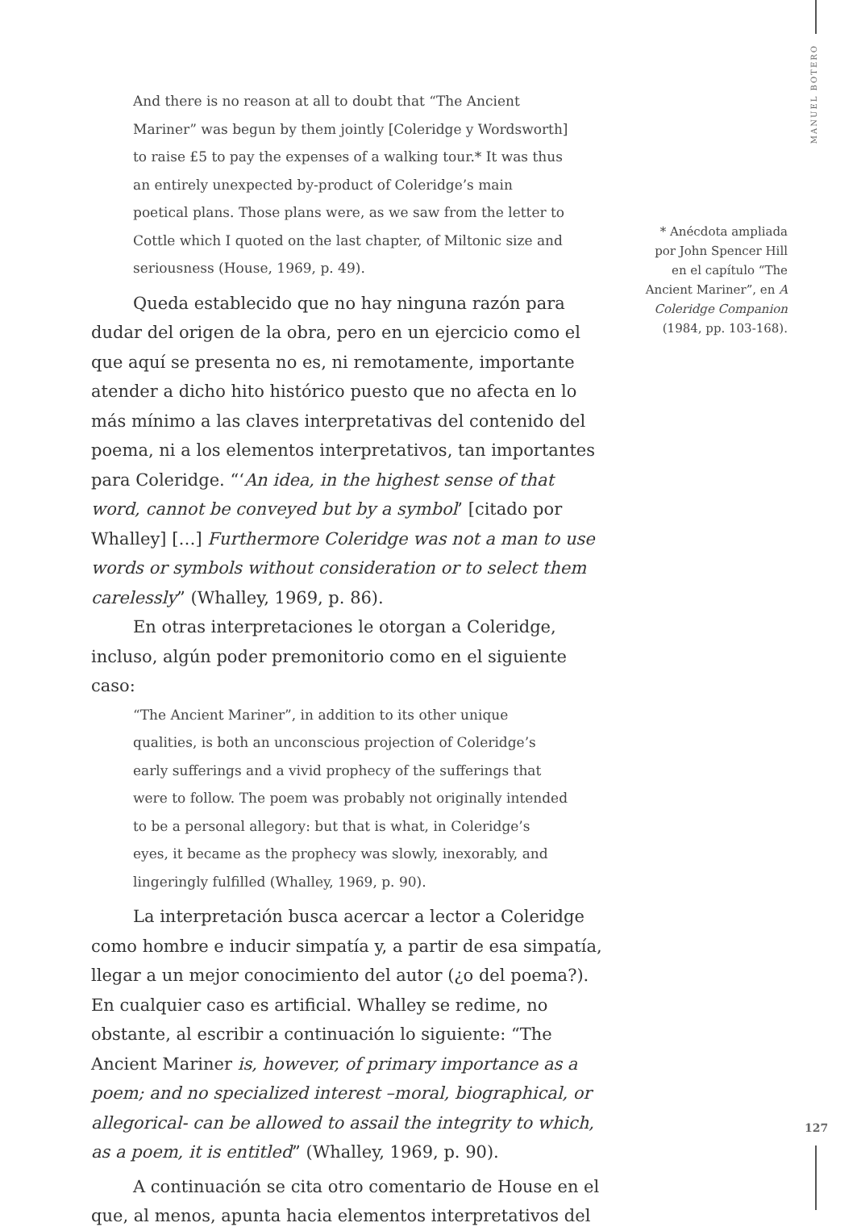MANUEL BOTERO
And there is no reason at all to doubt that “The Ancient Mariner” was begun by them jointly [Coleridge y Wordsworth] to raise £5 to pay the expenses of a walking tour.* It was thus an entirely unexpected by-product of Coleridge’s main poetical plans. Those plans were, as we saw from the letter to Cottle which I quoted on the last chapter, of Miltonic size and seriousness (House, 1969, p. 49).
Queda establecido que no hay ninguna razón para dudar del origen de la obra, pero en un ejercicio como el que aquí se presenta no es, ni remotamente, importante atender a dicho hito histórico puesto que no afecta en lo más mínimo a las claves interpretativas del contenido del poema, ni a los elementos interpretativos, tan importantes para Coleridge. “‘An idea, in the highest sense of that word, cannot be conveyed but by a symbol’ [citado por Whalley] […] Furthermore Coleridge was not a man to use words or symbols without consideration or to select them carelessly” (Whalley, 1969, p. 86).
En otras interpretaciones le otorgan a Coleridge, incluso, algún poder premonitorio como en el siguiente caso:
“The Ancient Mariner”, in addition to its other unique qualities, is both an unconscious projection of Coleridge’s early sufferings and a vivid prophecy of the sufferings that were to follow. The poem was probably not originally intended to be a personal allegory: but that is what, in Coleridge’s eyes, it became as the prophecy was slowly, inexorably, and lingeringly fulfilled (Whalley, 1969, p. 90).
La interpretación busca acercar a lector a Coleridge como hombre e inducir simpatía y, a partir de esa simpatía, llegar a un mejor conocimiento del autor (¿o del poema?). En cualquier caso es artificial. Whalley se redime, no obstante, al escribir a continuación lo siguiente: “The Ancient Mariner is, however, of primary importance as a poem; and no specialized interest –moral, biographical, or allegorical- can be allowed to assail the integrity to which, as a poem, it is entitled” (Whalley, 1969, p. 90).
A continuación se cita otro comentario de House en el que, al menos, apunta hacia elementos interpretativos del
* Anécdota ampliada por John Spencer Hill en el capítulo “The Ancient Mariner”, en A Coleridge Companion (1984, pp. 103-168).
127